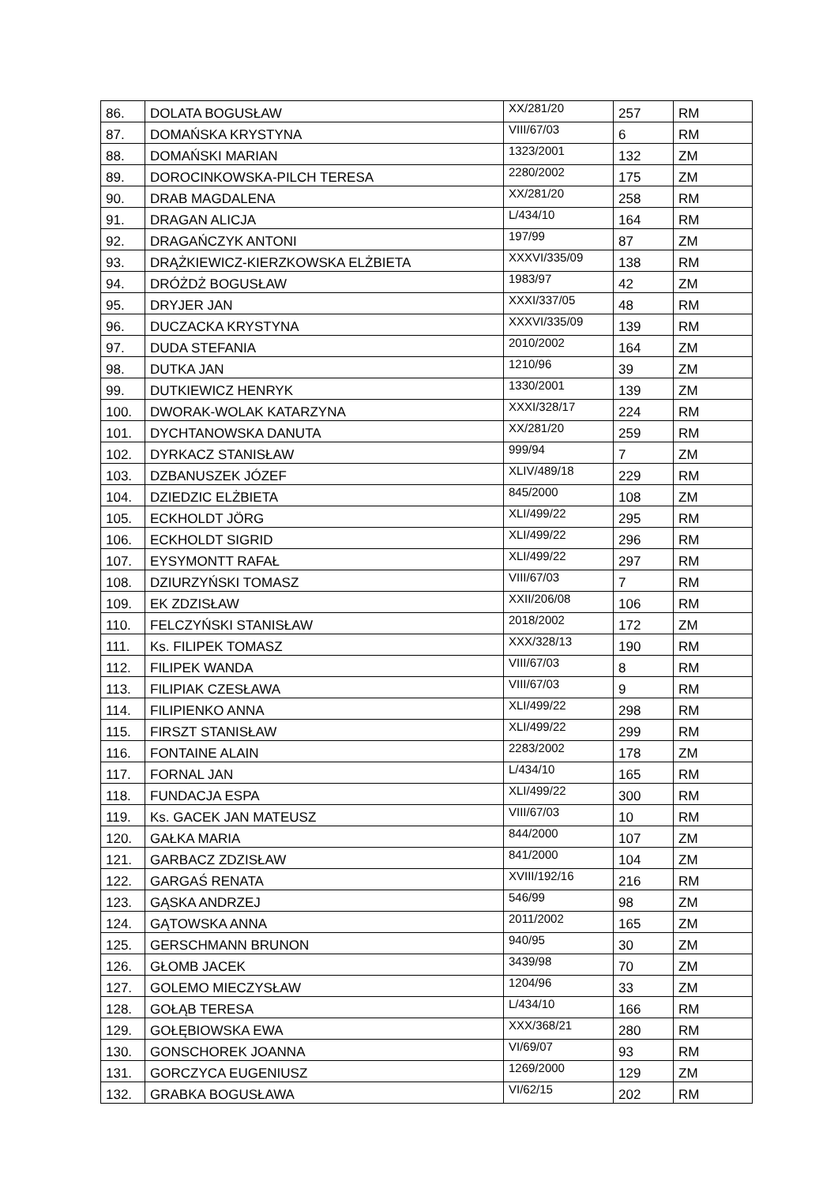| 86. | DOLATA BOGUSŁAW | XX/281/20 | 257 | RM |
| 87. | DOMAŃSKA KRYSTYNA | VIII/67/03 | 6 | RM |
| 88. | DOMAŃSKI MARIAN | 1323/2001 | 132 | ZM |
| 89. | DOROCINKOWSKA-PILCH TERESA | 2280/2002 | 175 | ZM |
| 90. | DRAB MAGDALENA | XX/281/20 | 258 | RM |
| 91. | DRAGAN ALICJA | L/434/10 | 164 | RM |
| 92. | DRAGAŃCZYK ANTONI | 197/99 | 87 | ZM |
| 93. | DRĄŻKIEWICZ-KIERZKOWSKA ELŻBIETA | XXXVI/335/09 | 138 | RM |
| 94. | DRÓŻDŻ BOGUSŁAW | 1983/97 | 42 | ZM |
| 95. | DRYJER JAN | XXXI/337/05 | 48 | RM |
| 96. | DUCZACKA KRYSTYNA | XXXVI/335/09 | 139 | RM |
| 97. | DUDA STEFANIA | 2010/2002 | 164 | ZM |
| 98. | DUTKA JAN | 1210/96 | 39 | ZM |
| 99. | DUTKIEWICZ HENRYK | 1330/2001 | 139 | ZM |
| 100. | DWORAK-WOLAK KATARZYNA | XXXI/328/17 | 224 | RM |
| 101. | DYCHTANOWSKA DANUTA | XX/281/20 | 259 | RM |
| 102. | DYRKACZ STANISŁAW | 999/94 | 7 | ZM |
| 103. | DZBANUSZEK JÓZEF | XLIV/489/18 | 229 | RM |
| 104. | DZIEDZIC ELŻBIETA | 845/2000 | 108 | ZM |
| 105. | ECKHOLDT JÖRG | XLI/499/22 | 295 | RM |
| 106. | ECKHOLDT SIGRID | XLI/499/22 | 296 | RM |
| 107. | EYSYMONTT RAFAŁ | XLI/499/22 | 297 | RM |
| 108. | DZIURZYŃSKI TOMASZ | VIII/67/03 | 7 | RM |
| 109. | EK ZDZISŁAW | XXII/206/08 | 106 | RM |
| 110. | FELCZYŃSKI STANISŁAW | 2018/2002 | 172 | ZM |
| 111. | Ks. FILIPEK TOMASZ | XXX/328/13 | 190 | RM |
| 112. | FILIPEK WANDA | VIII/67/03 | 8 | RM |
| 113. | FILIPIAK CZESŁAWA | VIII/67/03 | 9 | RM |
| 114. | FILIPIENKO ANNA | XLI/499/22 | 298 | RM |
| 115. | FIRSZT STANISŁAW | XLI/499/22 | 299 | RM |
| 116. | FONTAINE ALAIN | 2283/2002 | 178 | ZM |
| 117. | FORNAL JAN | L/434/10 | 165 | RM |
| 118. | FUNDACJA ESPA | XLI/499/22 | 300 | RM |
| 119. | Ks. GACEK JAN MATEUSZ | VIII/67/03 | 10 | RM |
| 120. | GAŁKA MARIA | 844/2000 | 107 | ZM |
| 121. | GARBACZ ZDZISŁAW | 841/2000 | 104 | ZM |
| 122. | GARGAŚ RENATA | XVIII/192/16 | 216 | RM |
| 123. | GĄSKA ANDRZEJ | 546/99 | 98 | ZM |
| 124. | GĄTOWSKA ANNA | 2011/2002 | 165 | ZM |
| 125. | GERSCHMANN BRUNON | 940/95 | 30 | ZM |
| 126. | GŁOMB JACEK | 3439/98 | 70 | ZM |
| 127. | GOLEMO MIECZYSŁAW | 1204/96 | 33 | ZM |
| 128. | GOŁĄB TERESA | L/434/10 | 166 | RM |
| 129. | GOŁĘBIOWSKA EWA | XXX/368/21 | 280 | RM |
| 130. | GONSCHOREK JOANNA | VI/69/07 | 93 | RM |
| 131. | GORCZYCA EUGENIUSZ | 1269/2000 | 129 | ZM |
| 132. | GRABKA BOGUSŁAWA | VI/62/15 | 202 | RM |